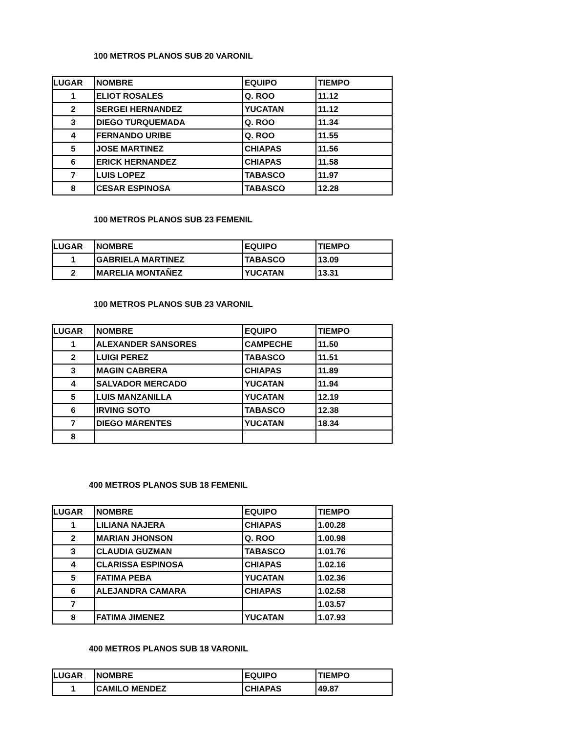100 METROS PLANOS SUB 20 VARONIL
| LUGAR | NOMBRE | EQUIPO | TIEMPO |
| --- | --- | --- | --- |
| 1 | ELIOT ROSALES | Q. ROO | 11.12 |
| 2 | SERGEI HERNANDEZ | YUCATAN | 11.12 |
| 3 | DIEGO TURQUEMADA | Q. ROO | 11.34 |
| 4 | FERNANDO URIBE | Q. ROO | 11.55 |
| 5 | JOSE MARTINEZ | CHIAPAS | 11.56 |
| 6 | ERICK HERNANDEZ | CHIAPAS | 11.58 |
| 7 | LUIS LOPEZ | TABASCO | 11.97 |
| 8 | CESAR ESPINOSA | TABASCO | 12.28 |
100 METROS PLANOS SUB 23 FEMENIL
| LUGAR | NOMBRE | EQUIPO | TIEMPO |
| --- | --- | --- | --- |
| 1 | GABRIELA MARTINEZ | TABASCO | 13.09 |
| 2 | MARELIA MONTAÑEZ | YUCATAN | 13.31 |
100 METROS PLANOS SUB 23 VARONIL
| LUGAR | NOMBRE | EQUIPO | TIEMPO |
| --- | --- | --- | --- |
| 1 | ALEXANDER SANSORES | CAMPECHE | 11.50 |
| 2 | LUIGI PEREZ | TABASCO | 11.51 |
| 3 | MAGIN CABRERA | CHIAPAS | 11.89 |
| 4 | SALVADOR MERCADO | YUCATAN | 11.94 |
| 5 | LUIS MANZANILLA | YUCATAN | 12.19 |
| 6 | IRVING SOTO | TABASCO | 12.38 |
| 7 | DIEGO MARENTES | YUCATAN | 18.34 |
| 8 | | | |
400 METROS PLANOS SUB 18 FEMENIL
| LUGAR | NOMBRE | EQUIPO | TIEMPO |
| --- | --- | --- | --- |
| 1 | LILIANA NAJERA | CHIAPAS | 1.00.28 |
| 2 | MARIAN JHONSON | Q. ROO | 1.00.98 |
| 3 | CLAUDIA GUZMAN | TABASCO | 1.01.76 |
| 4 | CLARISSA ESPINOSA | CHIAPAS | 1.02.16 |
| 5 | FATIMA PEBA | YUCATAN | 1.02.36 |
| 6 | ALEJANDRA CAMARA | CHIAPAS | 1.02.58 |
| 7 | | | 1.03.57 |
| 8 | FATIMA JIMENEZ | YUCATAN | 1.07.93 |
400 METROS PLANOS SUB 18 VARONIL
| LUGAR | NOMBRE | EQUIPO | TIEMPO |
| --- | --- | --- | --- |
| 1 | CAMILO MENDEZ | CHIAPAS | 49.87 |